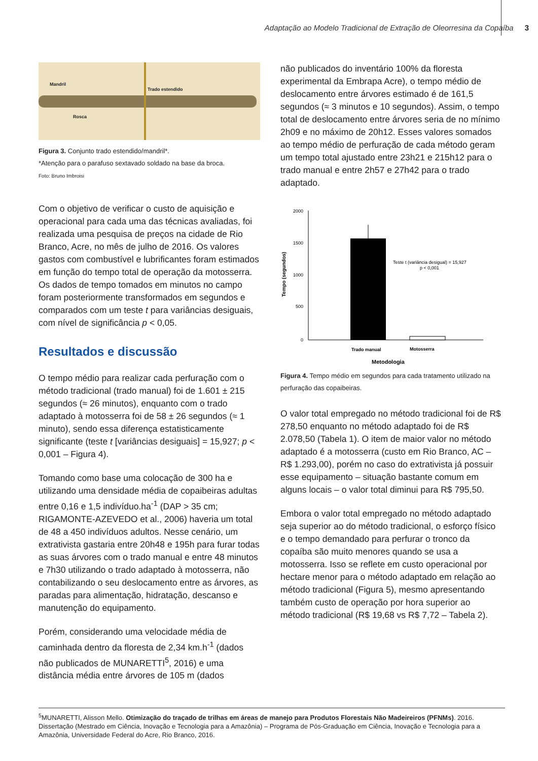Adaptação ao Modelo Tradicional de Extração de Oleorresina da Copaíba 3
Mandril
Trado estendido
Rosca
Figura 3. Conjunto trado estendido/mandril*.
*Atenção para o parafuso sextavado soldado na base da broca.
Foto: Bruno Imbroisi
Com o objetivo de verificar o custo de aquisição e operacional para cada uma das técnicas avaliadas, foi realizada uma pesquisa de preços na cidade de Rio Branco, Acre, no mês de julho de 2016. Os valores gastos com combustível e lubrificantes foram estimados em função do tempo total de operação da motosserra. Os dados de tempo tomados em minutos no campo foram posteriormente transformados em segundos e comparados com um teste t para variâncias desiguais, com nível de significância p < 0,05.
Resultados e discussão
O tempo médio para realizar cada perfuração com o método tradicional (trado manual) foi de 1.601 ± 215 segundos (≈ 26 minutos), enquanto com o trado adaptado à motosserra foi de 58 ± 26 segundos (≈ 1 minuto), sendo essa diferença estatisticamente significante (teste t [variâncias desiguais] = 15,927; p < 0,001 – Figura 4).
Tomando como base uma colocação de 300 ha e utilizando uma densidade média de copaibeiras adultas entre 0,16 e 1,5 indivíduo.ha<sup>-1</sup> (DAP > 35 cm; RIGAMONTE-AZEVEDO et al., 2006) haveria um total de 48 a 450 indivíduos adultos. Nesse cenário, um extrativista gastaria entre 20h48 e 195h para furar todas as suas árvores com o trado manual e entre 48 minutos e 7h30 utilizando o trado adaptado à motosserra, não contabilizando o seu deslocamento entre as árvores, as paradas para alimentação, hidratação, descanso e manutenção do equipamento.
Porém, considerando uma velocidade média de caminhada dentro da floresta de 2,34 km.h<sup>-1</sup> (dados não publicados de MUNARETTI<sup>5</sup>, 2016) e uma distância média entre árvores de 105 m (dados
não publicados do inventário 100% da floresta experimental da Embrapa Acre), o tempo médio de deslocamento entre árvores estimado é de 161,5 segundos (≈ 3 minutos e 10 segundos). Assim, o tempo total de deslocamento entre árvores seria de no mínimo 2h09 e no máximo de 20h12. Esses valores somados ao tempo médio de perfuração de cada método geram um tempo total ajustado entre 23h21 e 215h12 para o trado manual e entre 2h57 e 27h42 para o trado adaptado.
2000
1500
1000
500
0
Tempo (segundos)
Trado manual
Motosserra
Teste t (variância desigual) = 15,927
p < 0,001
Metodologia
Figura 4. Tempo médio em segundos para cada tratamento utilizado na perfuração das copaibeiras.
O valor total empregado no método tradicional foi de R$ 278,50 enquanto no método adaptado foi de R$ 2.078,50 (Tabela 1). O item de maior valor no método adaptado é a motosserra (custo em Rio Branco, AC – R$ 1.293,00), porém no caso do extrativista já possuir esse equipamento – situação bastante comum em alguns locais – o valor total diminui para R$ 795,50.
Embora o valor total empregado no método adaptado seja superior ao do método tradicional, o esforço físico e o tempo demandado para perfurar o tronco da copaíba são muito menores quando se usa a motosserra. Isso se reflete em custo operacional por hectare menor para o método adaptado em relação ao método tradicional (Figura 5), mesmo apresentando também custo de operação por hora superior ao método tradicional (R$ 19,68 vs R$ 7,72 – Tabela 2).
<sup>5</sup> MUNARETTI, Alisson Mello. Otimização do traçado de trilhas em áreas de manejo para Produtos Florestais Não Madeireiros (PFNMs). 2016. Dissertação (Mestrado em Ciência, Inovação e Tecnologia para a Amazônia) – Programa de Pós-Graduação em Ciência, Inovação e Tecnologia para a Amazônia, Universidade Federal do Acre, Rio Branco, 2016.